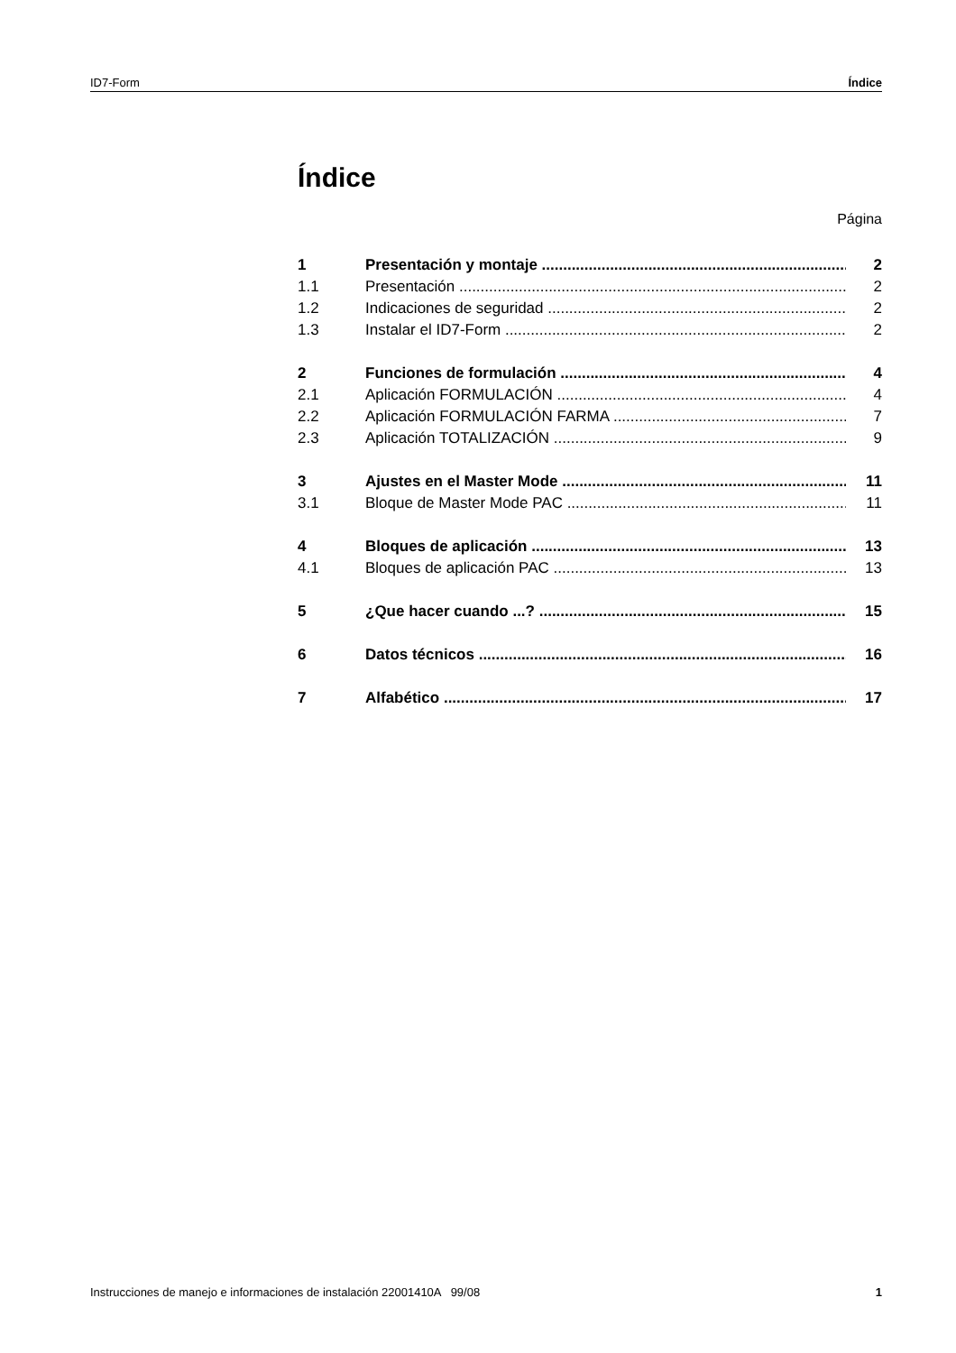ID7-Form Índice
Índice
Página
1 Presentación y montaje 2
1.1 Presentación 2
1.2 Indicaciones de seguridad 2
1.3 Instalar el ID7-Form 2
2 Funciones de formulación 4
2.1 Aplicación FORMULACIÓN 4
2.2 Aplicación FORMULACIÓN FARMA 7
2.3 Aplicación TOTALIZACIÓN 9
3 Ajustes en el Master Mode 11
3.1 Bloque de Master Mode PAC 11
4 Bloques de aplicación 13
4.1 Bloques de aplicación PAC 13
5 ¿Que hacer cuando ...? 15
6 Datos técnicos 16
7 Alfabético 17
Instrucciones de manejo e informaciones de instalación 22001410A 99/08 1